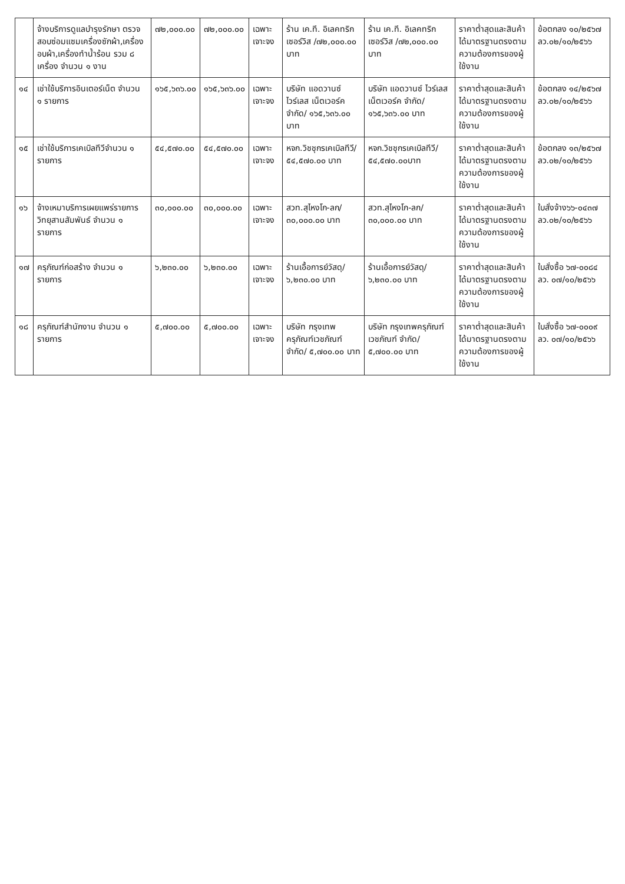| | จ้างบริการดูแลบำรุงรักษา ตรวจสอบซ่อมแซมเครื่องซักผ้า,เครื่องอบผ้า,เครื่องทำน้ำร้อน รวม ๘ เครื่อง จำนวน ๑ งาน | ๗๒,๐๐๐.๐๐ | ๗๒,๐๐๐.๐๐ | เฉพาะเจาะจง | ร้าน เค.ที. อิเลคทริก เซอร์วิส /๗๒,๐๐๐.๐๐ บาท | ร้าน เค.ที. อิเลคทริก เซอร์วิส /๗๒,๐๐๐.๐๐ บาท | ราคาต่ำสุดและสินค้าได้มาตรฐานตรงตามความต้องการของผู้ใช้งาน | ข้อตกลง ๑๐/๒๕๖๗ ลว.๐๒/๑๐/๒๕๖๖ |
| ๑๔ | เช่าใช้บริการอินเตอร์เน็ต จำนวน ๑ รายการ | ๑๖๕,๖๓๖.๐๐ | ๑๖๕,๖๓๖.๐๐ | เฉพาะเจาะจง | บริษัท แอดวานซ์ ไวร์เลส เน็ตเวอร์ค จำกัด/ ๑๖๕,๖๓๖.๐๐ บาท | บริษัท แอดวานซ์ ไวร์เลส เน็ตเวอร์ค จำกัด/ ๑๖๕,๖๓๖.๐๐ บาท | ราคาต่ำสุดและสินค้าได้มาตรฐานตรงตามความต้องการของผู้ใช้งาน | ข้อตกลง ๑๔/๒๕๖๗ ลว.๐๒/๑๐/๒๕๖๖ |
| ๑๕ | เช่าใช้บริการเคเบิลทีวีจำนวน ๑ รายการ | ๕๔,๕๗๐.๐๐ | ๕๔,๕๗๐.๐๐ | เฉพาะเจาะจง | หจก.วิชชุกรเคเบิลทีวี/ ๕๔,๕๗๐.๐๐ บาท | หจก.วิชชุกรเคเบิลทีวี/ ๕๔,๕๗๐.๐๐บาท | ราคาต่ำสุดและสินค้าได้มาตรฐานตรงตามความต้องการของผู้ใช้งาน | ข้อตกลง ๑๓/๒๕๖๗ ลว.๐๒/๑๐/๒๕๖๖ |
| ๑๖ | จ้างเหมาบริการเผยแพร่รายการวิทยุสานสัมพันธ์ จำนวน ๑ รายการ | ๓๐,๐๐๐.๐๐ | ๓๐,๐๐๐.๐๐ | เฉพาะเจาะจง | สวท.สุไหงโก-ลก/ ๓๐,๐๐๐.๐๐ บาท | สวท.สุไหงโก-ลก/ ๓๐,๐๐๐.๐๐ บาท | ราคาต่ำสุดและสินค้าได้มาตรฐานตรงตามความต้องการของผู้ใช้งาน | ใบสั่งจ้าง๖๖-๐๔๓๗ ลว.๐๒/๑๐/๒๕๖๖ |
| ๑๗ | ครุภัณฑ์ก่อสร้าง จำนวน ๑ รายการ | ๖,๒๓๐.๐๐ | ๖,๒๓๐.๐๐ | เฉพาะเจาะจง | ร้านเอื้อการย์วัสดุ/ ๖,๒๓๐.๐๐ บาท | ร้านเอื้อการย์วัสดุ/ ๖,๒๓๐.๐๐ บาท | ราคาต่ำสุดและสินค้าได้มาตรฐานตรงตามความต้องการของผู้ใช้งาน | ใบสั่งซื้อ ๖๗-๐๐๘๔ ลว. ๐๗/๑๐/๒๕๖๖ |
| ๑๘ | ครุภัณฑ์สำนักงาน จำนวน ๑ รายการ | ๕,๗๐๐.๐๐ | ๕,๗๐๐.๐๐ | เฉพาะเจาะจง | บริษัท กรุงเทพครุภัณฑ์เวชภัณฑ์ จำกัด/ ๕,๗๐๐.๐๐ บาท | บริษัท กรุงเทพครุภัณฑ์เวชภัณฑ์ จำกัด/ ๕,๗๐๐.๐๐ บาท | ราคาต่ำสุดและสินค้าได้มาตรฐานตรงตามความต้องการของผู้ใช้งาน | ใบสั่งซื้อ ๖๗-๐๐๐๙ ลว. ๐๗/๑๐/๒๕๖๖ |